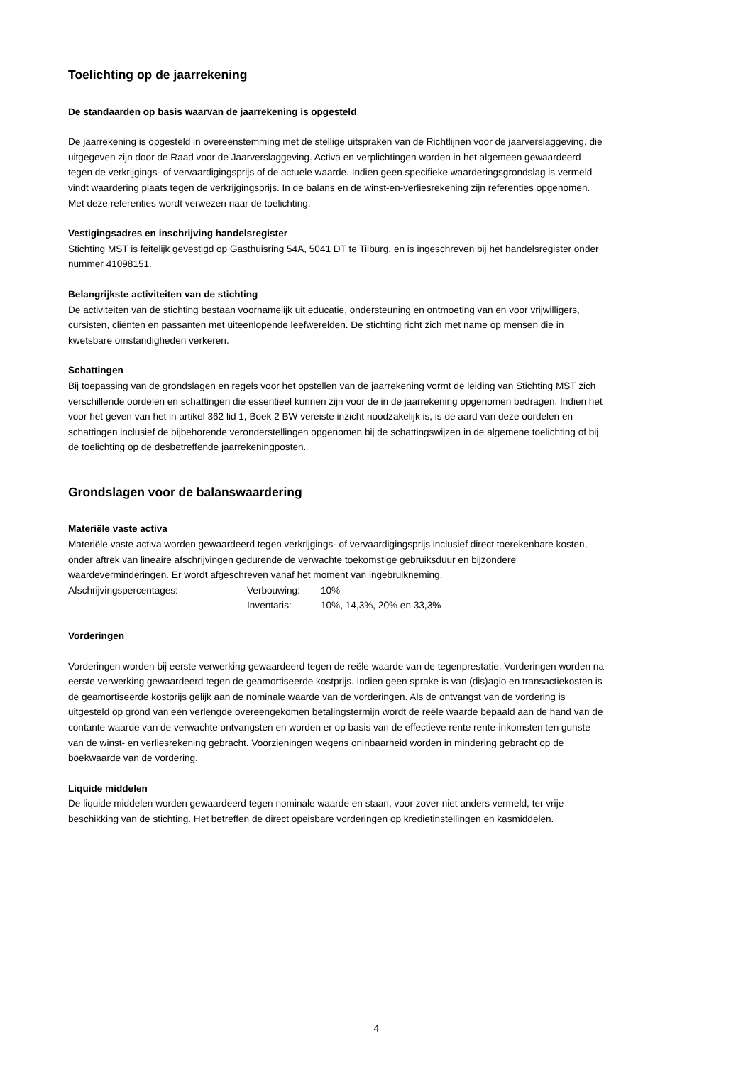Toelichting op de jaarrekening
De standaarden op basis waarvan de jaarrekening is opgesteld
De jaarrekening is opgesteld in overeenstemming met de stellige uitspraken van de Richtlijnen voor de jaarverslaggeving, die uitgegeven zijn door de Raad voor de Jaarverslaggeving. Activa en verplichtingen worden in het algemeen gewaardeerd tegen de verkrijgings- of vervaardigingsprijs of de actuele waarde. Indien geen specifieke waarderingsgrondslag is vermeld vindt waardering plaats tegen de verkrijgingsprijs. In de balans en de winst-en-verliesrekening zijn referenties opgenomen. Met deze referenties wordt verwezen naar de toelichting.
Vestigingsadres en inschrijving handelsregister
Stichting MST is feitelijk gevestigd op Gasthuisring 54A, 5041 DT te Tilburg, en is ingeschreven bij het handelsregister onder nummer 41098151.
Belangrijkste activiteiten van de stichting
De activiteiten van de stichting bestaan voornamelijk uit educatie, ondersteuning en ontmoeting van en voor vrijwilligers, cursisten, cliënten en passanten met uiteenlopende leefwerelden. De stichting richt zich met name op mensen die in kwetsbare omstandigheden verkeren.
Schattingen
Bij toepassing van de grondslagen en regels voor het opstellen van de jaarrekening vormt de leiding van Stichting MST zich verschillende oordelen en schattingen die essentieel kunnen zijn voor de in de jaarrekening opgenomen bedragen. Indien het voor het geven van het in artikel 362 lid 1, Boek 2 BW vereiste inzicht noodzakelijk is, is de aard van deze oordelen en schattingen inclusief de bijbehorende veronderstellingen opgenomen bij de schattingswijzen in de algemene toelichting of bij de toelichting op de desbetreffende jaarrekeningposten.
Grondslagen voor de balanswaardering
Materiële vaste activa
Materiële vaste activa worden gewaardeerd tegen verkrijgings- of vervaardigingsprijs inclusief direct toerekenbare kosten, onder aftrek van lineaire afschrijvingen gedurende de verwachte toekomstige gebruiksduur en bijzondere waardeverminderingen. Er wordt afgeschreven vanaf het moment van ingebruikneming.
Afschrijvingspercentages: Verbouwing: 10%
Inventaris: 10%, 14,3%, 20% en 33,3%
Vorderingen
Vorderingen worden bij eerste verwerking gewaardeerd tegen de reële waarde van de tegenprestatie. Vorderingen worden na eerste verwerking gewaardeerd tegen de geamortiseerde kostprijs. Indien geen sprake is van (dis)agio en transactiekosten is de geamortiseerde kostprijs gelijk aan de nominale waarde van de vorderingen. Als de ontvangst van de vordering is uitgesteld op grond van een verlengde overeengekomen betalingstermijn wordt de reële waarde bepaald aan de hand van de contante waarde van de verwachte ontvangsten en worden er op basis van de effectieve rente rente-inkomsten ten gunste van de winst- en verliesrekening gebracht. Voorzieningen wegens oninbaarheid worden in mindering gebracht op de boekwaarde van de vordering.
Liquide middelen
De liquide middelen worden gewaardeerd tegen nominale waarde en staan, voor zover niet anders vermeld, ter vrije beschikking van de stichting. Het betreffen de direct opeisbare vorderingen op kredietinstellingen en kasmiddelen.
4